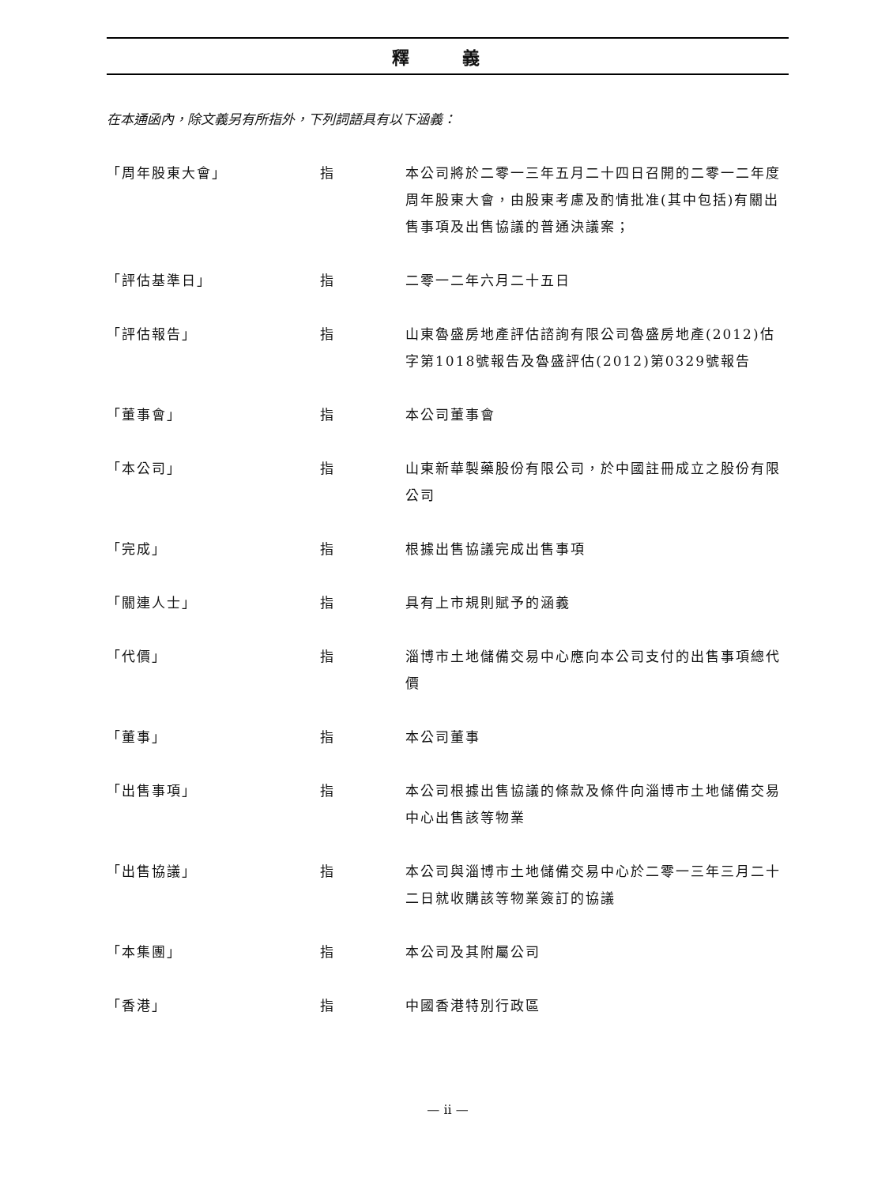釋 義
在本通函內，除文義另有所指外，下列詞語具有以下涵義：
| 「周年股東大會」 | 指 | 本公司將於二零一三年五月二十四日召開的二零一二年度周年股東大會，由股東考慮及酌情批准(其中包括)有關出售事項及出售協議的普通決議案； |
| 「評估基準日」 | 指 | 二零一二年六月二十五日 |
| 「評估報告」 | 指 | 山東魯盛房地產評估諮詢有限公司魯盛房地產(2012)估字第1018號報告及魯盛評估(2012)第0329號報告 |
| 「董事會」 | 指 | 本公司董事會 |
| 「本公司」 | 指 | 山東新華製藥股份有限公司，於中國註冊成立之股份有限公司 |
| 「完成」 | 指 | 根據出售協議完成出售事項 |
| 「關連人士」 | 指 | 具有上市規則賦予的涵義 |
| 「代價」 | 指 | 淄博市土地儲備交易中心應向本公司支付的出售事項總代價 |
| 「董事」 | 指 | 本公司董事 |
| 「出售事項」 | 指 | 本公司根據出售協議的條款及條件向淄博市土地儲備交易中心出售該等物業 |
| 「出售協議」 | 指 | 本公司與淄博市土地儲備交易中心於二零一三年三月二十二日就收購該等物業簽訂的協議 |
| 「本集團」 | 指 | 本公司及其附屬公司 |
| 「香港」 | 指 | 中國香港特別行政區 |
— ii —